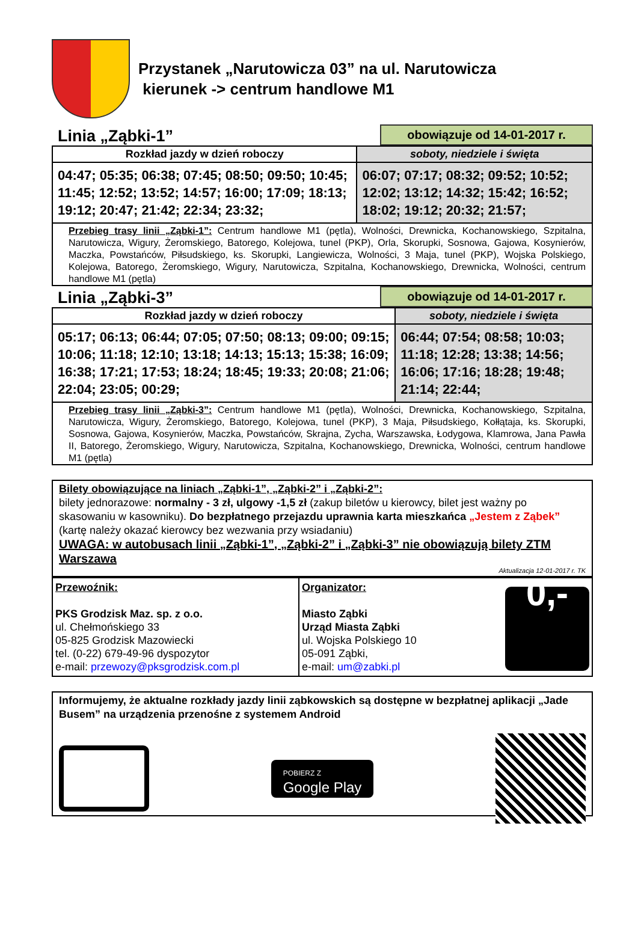Przystanek „Narutowicza 03” na ul. Narutowicza
kierunek -> centrum handlowe M1
Linia „Ząbki-1” obowiązuje od 14-01-2017 r.
| Rozkład jazdy w dzień roboczy | soboty, niedziele i święta |
| --- | --- |
| 04:47; 05:35; 06:38; 07:45; 08:50; 09:50; 10:45; 11:45; 12:52; 13:52; 14:57; 16:00; 17:09; 18:13; 19:12; 20:47; 21:42; 22:34; 23:32; | 06:07; 07:17; 08:32; 09:52; 10:52; 12:02; 13:12; 14:32; 15:42; 16:52; 18:02; 19:12; 20:32; 21:57; |
| Przebieg trasy linii „Ząbki-1”: Centrum handlowe M1 (pętla), Wolności, Drewnicka, Kochanowskiego, Szpitalna, Narutowicza, Wigury, Żeromskiego, Batorego, Kolejowa, tunel (PKP), Orla, Skorupki, Sosnowa, Gajowa, Kosynierów, Maczka, Powstańców, Piłsudskiego, ks. Skorupki, Langiewicza, Wolności, 3 Maja, tunel (PKP), Wojska Polskiego, Kolejowa, Batorego, Żeromskiego, Wigury, Narutowicza, Szpitalna, Kochanowskiego, Drewnicka, Wolności, centrum handlowe M1 (pętla) | |
Linia „Ząbki-3” obowiązuje od 14-01-2017 r.
| Rozkład jazdy w dzień roboczy | soboty, niedziele i święta |
| --- | --- |
| 05:17; 06:13; 06:44; 07:05; 07:50; 08:13; 09:00; 09:15; 10:06; 11:18; 12:10; 13:18; 14:13; 15:13; 15:38; 16:09; 16:38; 17:21; 17:53; 18:24; 18:45; 19:33; 20:08; 21:06; 22:04; 23:05; 00:29; | 06:44; 07:54; 08:58; 10:03; 11:18; 12:28; 13:38; 14:56; 16:06; 17:16; 18:28; 19:48; 21:14; 22:44; |
| Przebieg trasy linii „Ząbki-3”: Centrum handlowe M1 (pętla), Wolności, Drewnicka, Kochanowskiego, Szpitalna, Narutowicza, Wigury, Żeromskiego, Batorego, Kolejowa, tunel (PKP), 3 Maja, Piłsudskiego, Kołłątaja, ks. Skorupki, Sosnowa, Gajowa, Kosynierów, Maczka, Powstańców, Skrajna, Zycha, Warszawska, Łodygowa, Klamrowa, Jana Pawła II, Batorego, Żeromskiego, Wigury, Narutowicza, Szpitalna, Kochanowskiego, Drewnicka, Wolności, centrum handlowe M1 (pętla) | |
Bilety obowiązujące na liniach „Ząbki-1”, „Ząbki-2” i „Ząbki-2”:
bilety jednorazowe: normalny - 3 zł, ulgowy -1,5 zł (zakup biletów u kierowcy, bilet jest ważny po skasowaniu w kasowniku). Do bezpłatnego przejazdu uprawnia karta mieszkańca „Jestem z Ząbek” (kartę należy okazać kierowcy bez wezwania przy wsiadaniu)
UWAGA: w autobusach linii „Ząbki-1”, „Ząbki-2” i „Ząbki-3” nie obowiązują bilety ZTM Warszawa
Aktualizacja 12-01-2017 r. TK
| Przewoźnik: PKS Grodzisk Maz. sp. z o.o. ul. Chełmońskiego 33 05-825 Grodzisk Mazowiecki tel. (0-22) 679-49-96 dyspozytor e-mail: przewozy@pksgrodzisk.com.pl | Organizator: Miasto Ząbki Urząd Miasta Ząbki ul. Wojska Polskiego 10 05-091 Ząbki, e-mail: um@zabki.pl 0,- |
Informujemy, że aktualne rozkłady jazdy linii ząbkowskich są dostępne w bezpłatnej aplikacji „Jade Busem” na urządzenia przenośne z systemem Android
POBIERZ Z
Google Play